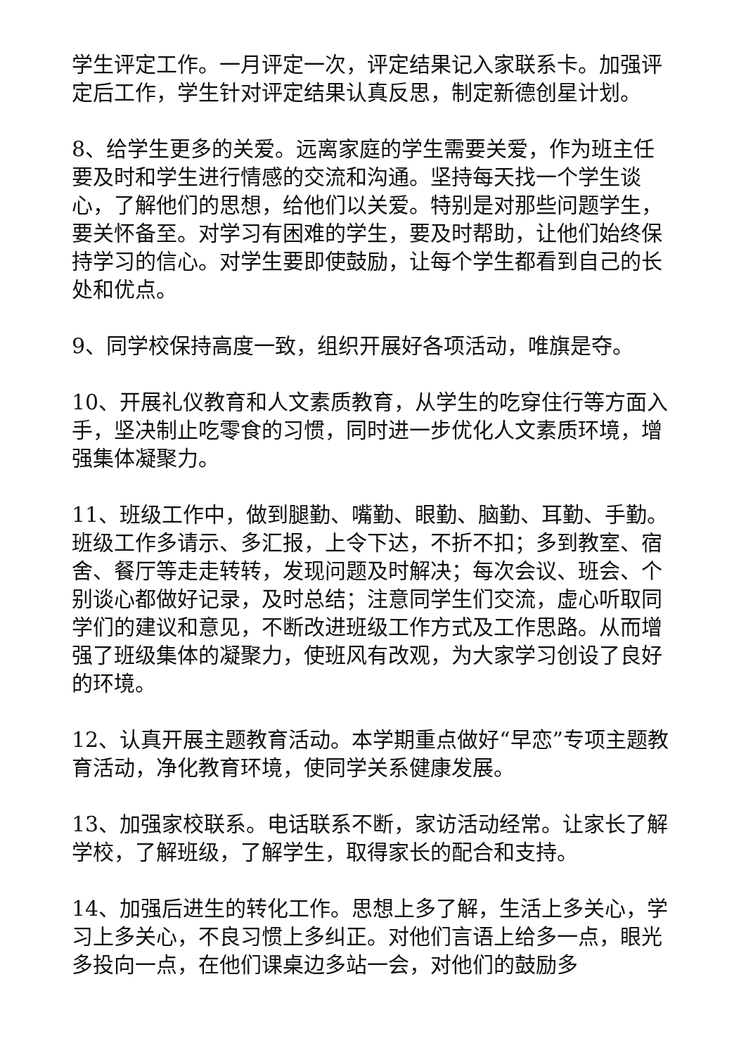学生评定工作。一月评定一次，评定结果记入家联系卡。加强评定后工作，学生针对评定结果认真反思，制定新德创星计划。
8、给学生更多的关爱。远离家庭的学生需要关爱，作为班主任要及时和学生进行情感的交流和沟通。坚持每天找一个学生谈心，了解他们的思想，给他们以关爱。特别是对那些问题学生，要关怀备至。对学习有困难的学生，要及时帮助，让他们始终保持学习的信心。对学生要即使鼓励，让每个学生都看到自己的长处和优点。
9、同学校保持高度一致，组织开展好各项活动，唯旗是夺。
10、开展礼仪教育和人文素质教育，从学生的吃穿住行等方面入手，坚决制止吃零食的习惯，同时进一步优化人文素质环境，增强集体凝聚力。
11、班级工作中，做到腿勤、嘴勤、眼勤、脑勤、耳勤、手勤。班级工作多请示、多汇报，上令下达，不折不扣；多到教室、宿舍、餐厅等走走转转，发现问题及时解决；每次会议、班会、个别谈心都做好记录，及时总结；注意同学生们交流，虚心听取同学们的建议和意见，不断改进班级工作方式及工作思路。从而增强了班级集体的凝聚力，使班风有改观，为大家学习创设了良好的环境。
12、认真开展主题教育活动。本学期重点做好“早恋”专项主题教育活动，净化教育环境，使同学关系健康发展。
13、加强家校联系。电话联系不断，家访活动经常。让家长了解学校，了解班级，了解学生，取得家长的配合和支持。
14、加强后进生的转化工作。思想上多了解，生活上多关心，学习上多关心，不良习惯上多纠正。对他们言语上给多一点，眼光多投向一点，在他们课桌边多站一会，对他们的鼓励多